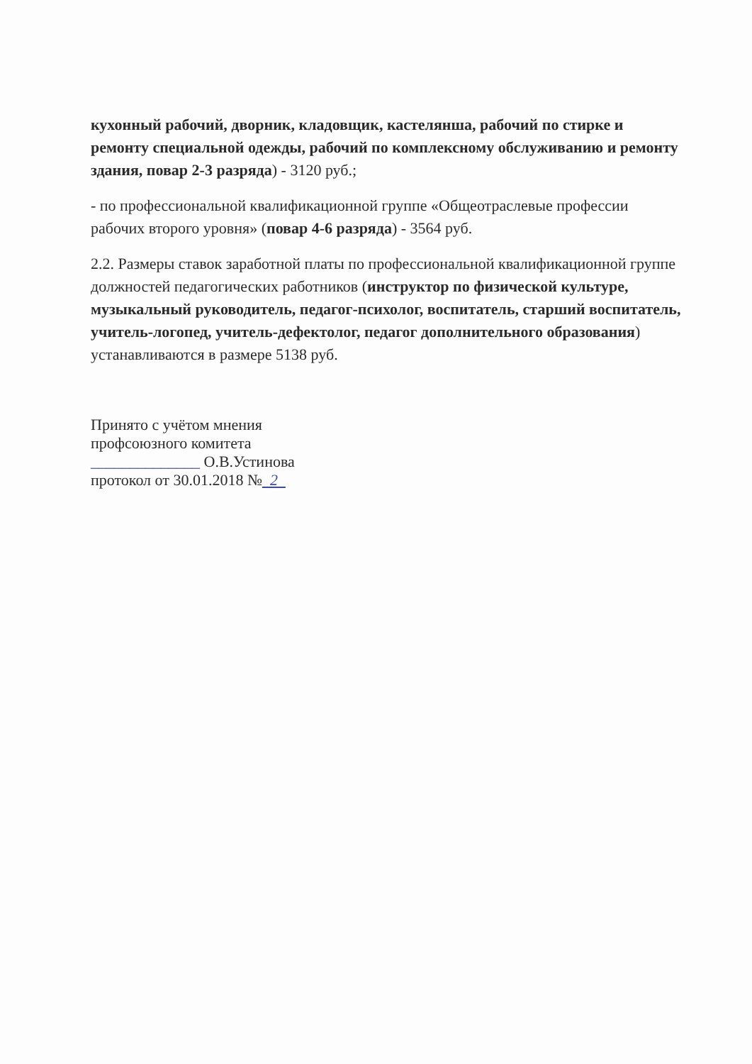кухонный рабочий, дворник, кладовщик, кастелянша, рабочий по стирке и ремонту специальной одежды, рабочий по комплексному обслуживанию и ремонту здания, повар 2-3 разряда) - 3120 руб.;
- по профессиональной квалификационной группе «Общеотраслевые профессии рабочих второго уровня» (повар 4-6 разряда) - 3564 руб.
2.2. Размеры ставок заработной платы по профессиональной квалификационной группе должностей педагогических работников (инструктор по физической культуре, музыкальный руководитель, педагог-психолог, воспитатель, старший воспитатель, учитель-логопед, учитель-дефектолог, педагог дополнительного образования) устанавливаются в размере 5138 руб.
Принято с учётом мнения
профсоюзного комитета
______________ О.В.Устинова
протокол от 30.01.2018 № 2